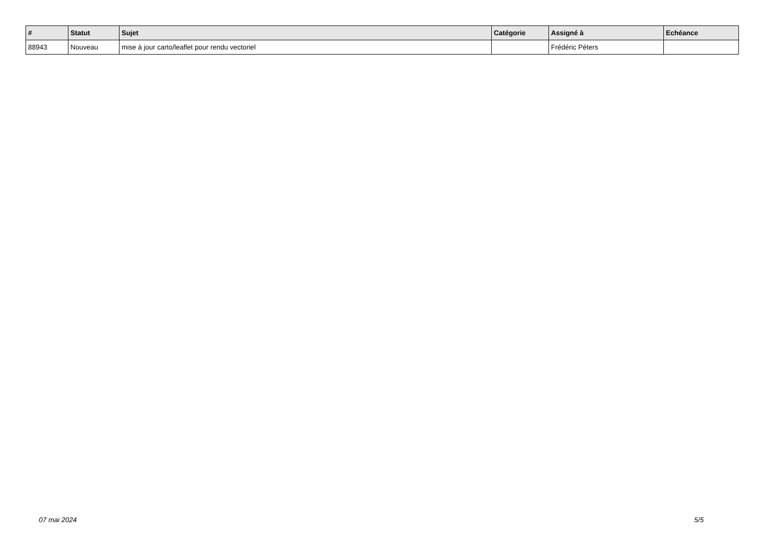| # | Statut | Sujet | Catégorie | Assigné à | Echéance |
| --- | --- | --- | --- | --- | --- |
| 88943 | Nouveau | mise à jour carto/leaflet pour rendu vectoriel | | Frédéric Péters | |
07 mai 2024 5/5